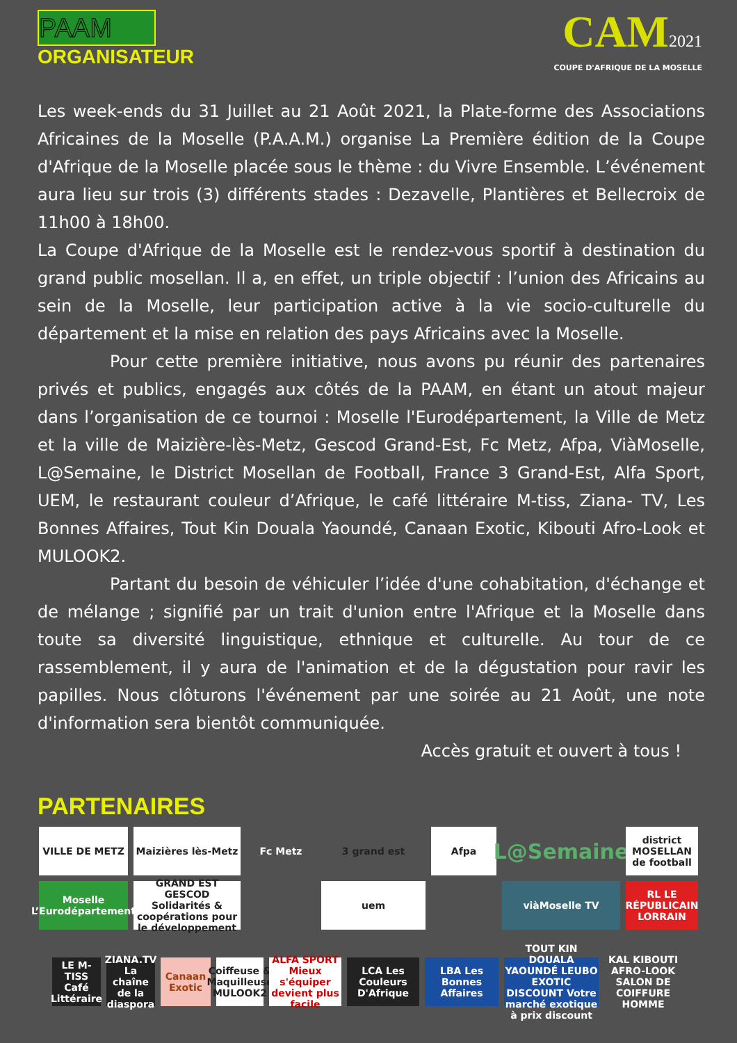PAAM
ORGANISATEUR
CAM2021
COUPE D'AFRIQUE DE LA MOSELLE
Les week-ends du 31 Juillet au 21 Août 2021, la Plate-forme des Associations Africaines de la Moselle (P.A.A.M.) organise La Première édition de la Coupe d'Afrique de la Moselle placée sous le thème : du Vivre Ensemble. L’événement aura lieu sur trois (3) différents stades : Dezavelle, Plantières et Bellecroix de 11h00 à 18h00.
La Coupe d'Afrique de la Moselle est le rendez-vous sportif à destination du grand public mosellan. Il a, en effet, un triple objectif : l’union des Africains au sein de la Moselle, leur participation active à la vie socio-culturelle du département et la mise en relation des pays Africains avec la Moselle.
Pour cette première initiative, nous avons pu réunir des partenaires privés et publics, engagés aux côtés de la PAAM, en étant un atout majeur dans l’organisation de ce tournoi : Moselle l'Eurodépartement, la Ville de Metz et la ville de Maizière-lès-Metz, Gescod Grand-Est, Fc Metz, Afpa, ViàMoselle, L@Semaine, le District Mosellan de Football, France 3 Grand-Est, Alfa Sport, UEM, le restaurant couleur d’Afrique, le café littéraire M-tiss, Ziana- TV, Les Bonnes Affaires, Tout Kin Douala Yaoundé, Canaan Exotic, Kibouti Afro-Look et MULOOK2.
Partant du besoin de véhiculer l’idée d'une cohabitation, d'échange et de mélange ; signifié par un trait d'union entre l'Afrique et la Moselle dans toute sa diversité linguistique, ethnique et culturelle. Au tour de ce rassemblement, il y aura de l'animation et de la dégustation pour ravir les papilles. Nous clôturons l'événement par une soirée au 21 Août, une note d'information sera bientôt communiquée.
Accès gratuit et ouvert à tous !
PARTENAIRES
VILLE DE METZ
Maizières lès-Metz
Fc Metz
3 grand est
Afpa
L@Semaine
district MOSELLAN de football
Moselle L’Eurodépartement
GRAND EST GESCOD Solidarités & coopérations pour le développement
uem
viàMoselle TV
RL LE RÉPUBLICAIN LORRAIN
LE M-TISS Café Littéraire
ZIANA.TV La chaîne de la diaspora
Canaan Exotic
Coiffeuse & Maquilleuse MULOOK2
ALFA SPORT Mieux s'équiper devient plus facile
LCA Les Couleurs D'Afrique
LBA Les Bonnes Affaires
TOUT KIN DOUALA YAOUNDÉ LEUBO EXOTIC DISCOUNT Votre marché exotique à prix discount
KAL KIBOUTI AFRO-LOOK SALON DE COIFFURE HOMME